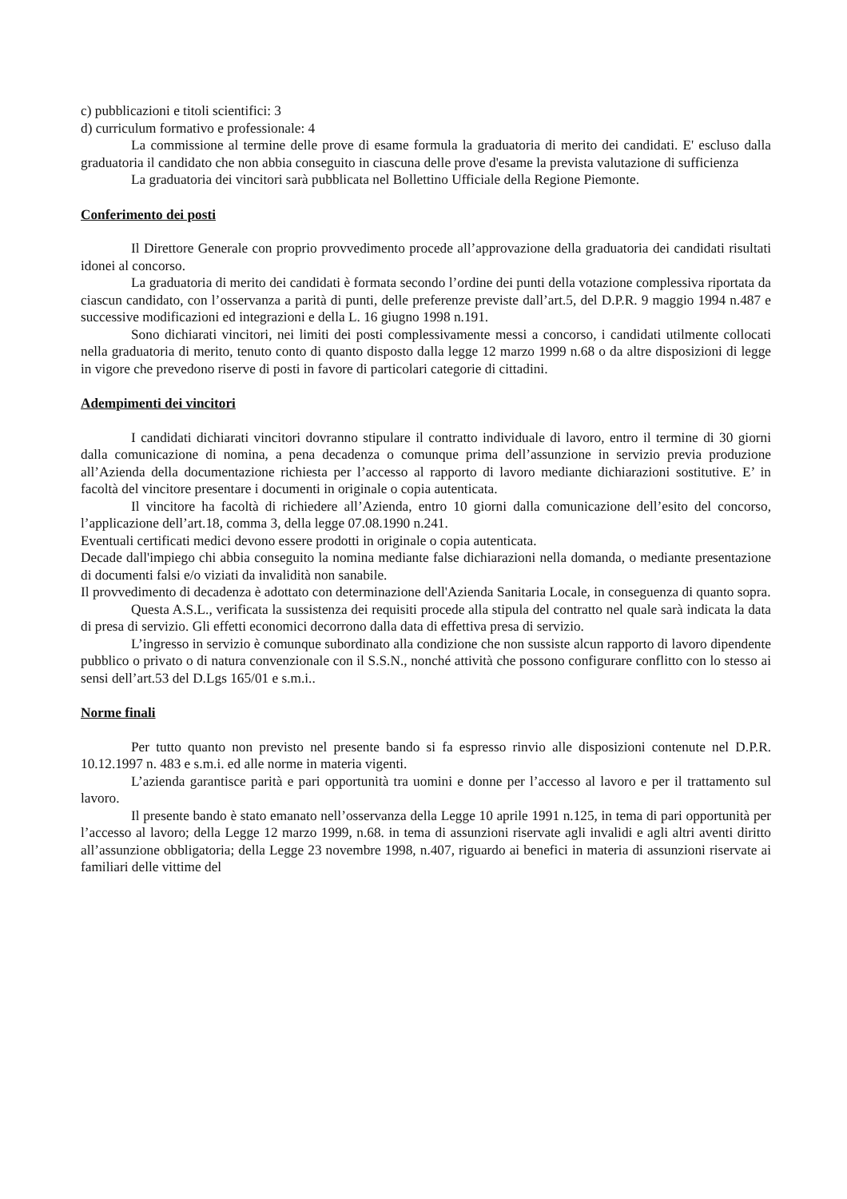c) pubblicazioni e titoli scientifici: 3
d) curriculum formativo e professionale: 4
La commissione al termine delle prove di esame formula la graduatoria di merito dei candidati. E' escluso dalla graduatoria il candidato che non abbia conseguito in ciascuna delle prove d'esame la prevista valutazione di sufficienza
La graduatoria dei vincitori sarà pubblicata nel Bollettino Ufficiale della Regione Piemonte.
Conferimento dei posti
Il Direttore Generale con proprio provvedimento procede all’approvazione della graduatoria dei candidati risultati idonei al concorso.
La graduatoria di merito dei candidati è formata secondo l’ordine dei punti della votazione complessiva riportata da ciascun candidato, con l’osservanza a parità di punti, delle preferenze previste dall’art.5, del D.P.R. 9 maggio 1994 n.487 e successive modificazioni ed integrazioni e della L. 16 giugno 1998 n.191.
Sono dichiarati vincitori, nei limiti dei posti complessivamente messi a concorso, i candidati utilmente collocati nella graduatoria di merito, tenuto conto di quanto disposto dalla legge 12 marzo 1999 n.68 o da altre disposizioni di legge in vigore che prevedono riserve di posti in favore di particolari categorie di cittadini.
Adempimenti dei vincitori
I candidati dichiarati vincitori dovranno stipulare il contratto individuale di lavoro, entro il termine di 30 giorni dalla comunicazione di nomina, a pena decadenza o comunque prima dell’assunzione in servizio previa produzione all’Azienda della documentazione richiesta per l’accesso al rapporto di lavoro mediante dichiarazioni sostitutive. E’ in facoltà del vincitore presentare i documenti in originale o copia autenticata.
Il vincitore ha facoltà di richiedere all’Azienda, entro 10 giorni dalla comunicazione dell’esito del concorso, l’applicazione dell’art.18, comma 3, della legge 07.08.1990 n.241.
Eventuali certificati medici devono essere prodotti in originale o copia autenticata.
Decade dall'impiego chi abbia conseguito la nomina mediante false dichiarazioni nella domanda, o mediante presentazione di documenti falsi e/o viziati da invalidità non sanabile.
Il provvedimento di decadenza è adottato con determinazione dell'Azienda Sanitaria Locale, in conseguenza di quanto sopra.
Questa A.S.L., verificata la sussistenza dei requisiti procede alla stipula del contratto nel quale sarà indicata la data di presa di servizio. Gli effetti economici decorrono dalla data di effettiva presa di servizio.
L’ingresso in servizio è comunque subordinato alla condizione che non sussiste alcun rapporto di lavoro dipendente pubblico o privato o di natura convenzionale con il S.S.N., nonché attività che possono configurare conflitto con lo stesso ai sensi dell’art.53 del D.Lgs 165/01 e s.m.i..
Norme finali
Per tutto quanto non previsto nel presente bando si fa espresso rinvio alle disposizioni contenute nel D.P.R. 10.12.1997 n. 483 e s.m.i. ed alle norme in materia vigenti.
L’azienda garantisce parità e pari opportunità tra uomini e donne per l’accesso al lavoro e per il trattamento sul lavoro.
Il presente bando è stato emanato nell’osservanza della Legge 10 aprile 1991 n.125, in tema di pari opportunità per l’accesso al lavoro; della Legge 12 marzo 1999, n.68. in tema di assunzioni riservate agli invalidi e agli altri aventi diritto all’assunzione obbligatoria; della Legge 23 novembre 1998, n.407, riguardo ai benefici in materia di assunzioni riservate ai familiari delle vittime del